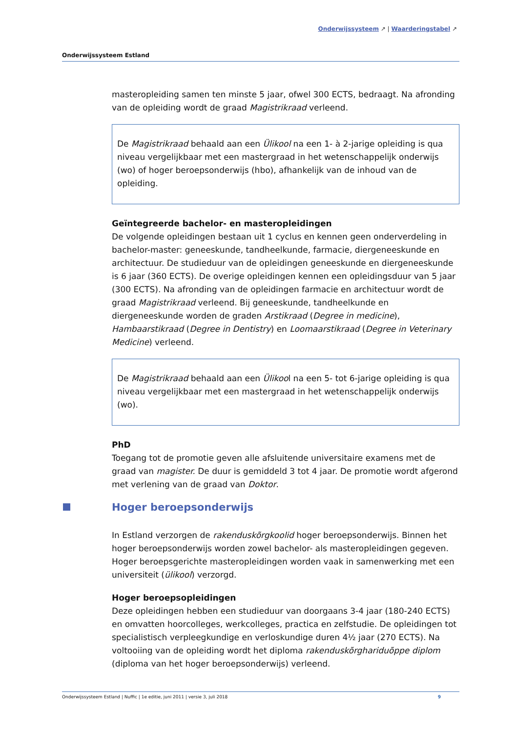Onderwijssysteem ↗ | Waarderingstabel ↗
Onderwijssysteem Estland
masteropleiding samen ten minste 5 jaar, ofwel 300 ECTS, bedraagt. Na afronding van de opleiding wordt de graad Magistrikraad verleend.
De Magistrikraad behaald aan een Ülikool na een 1- à 2-jarige opleiding is qua niveau vergelijkbaar met een mastergraad in het wetenschappelijk onderwijs (wo) of hoger beroepsonderwijs (hbo), afhankelijk van de inhoud van de opleiding.
Geïntegreerde bachelor- en masteropleidingen
De volgende opleidingen bestaan uit 1 cyclus en kennen geen onderverdeling in bachelor-master: geneeskunde, tandheelkunde, farmacie, diergeneeskunde en architectuur. De studieduur van de opleidingen geneeskunde en diergeneeskunde is 6 jaar (360 ECTS). De overige opleidingen kennen een opleidingsduur van 5 jaar (300 ECTS). Na afronding van de opleidingen farmacie en architectuur wordt de graad Magistrikraad verleend. Bij geneeskunde, tandheelkunde en diergeneeskunde worden de graden Arstikraad (Degree in medicine), Hambaarstikraad (Degree in Dentistry) en Loomaarstikraad (Degree in Veterinary Medicine) verleend.
De Magistrikraad behaald aan een Ülikool na een 5- tot 6-jarige opleiding is qua niveau vergelijkbaar met een mastergraad in het wetenschappelijk onderwijs (wo).
PhD
Toegang tot de promotie geven alle afsluitende universitaire examens met de graad van magister. De duur is gemiddeld 3 tot 4 jaar. De promotie wordt afgerond met verlening van de graad van Doktor.
Hoger beroepsonderwijs
In Estland verzorgen de rakenduskõrgkoolid hoger beroepsonderwijs. Binnen het hoger beroepsonderwijs worden zowel bachelor- als masteropleidingen gegeven. Hoger beroepsgerichte masteropleidingen worden vaak in samenwerking met een universiteit (ülikool) verzorgd.
Hoger beroepsopleidingen
Deze opleidingen hebben een studieduur van doorgaans 3-4 jaar (180-240 ECTS) en omvatten hoorcolleges, werkcolleges, practica en zelfstudie. De opleidingen tot specialistisch verpleegkundige en verloskundige duren 4½ jaar (270 ECTS). Na voltooiing van de opleiding wordt het diploma rakenduskõrghariduõppe diplom (diploma van het hoger beroepsonderwijs) verleend.
Onderwijssysteem Estland | Nuffic | 1e editie, juni 2011 | versie 3, juli 2018 9